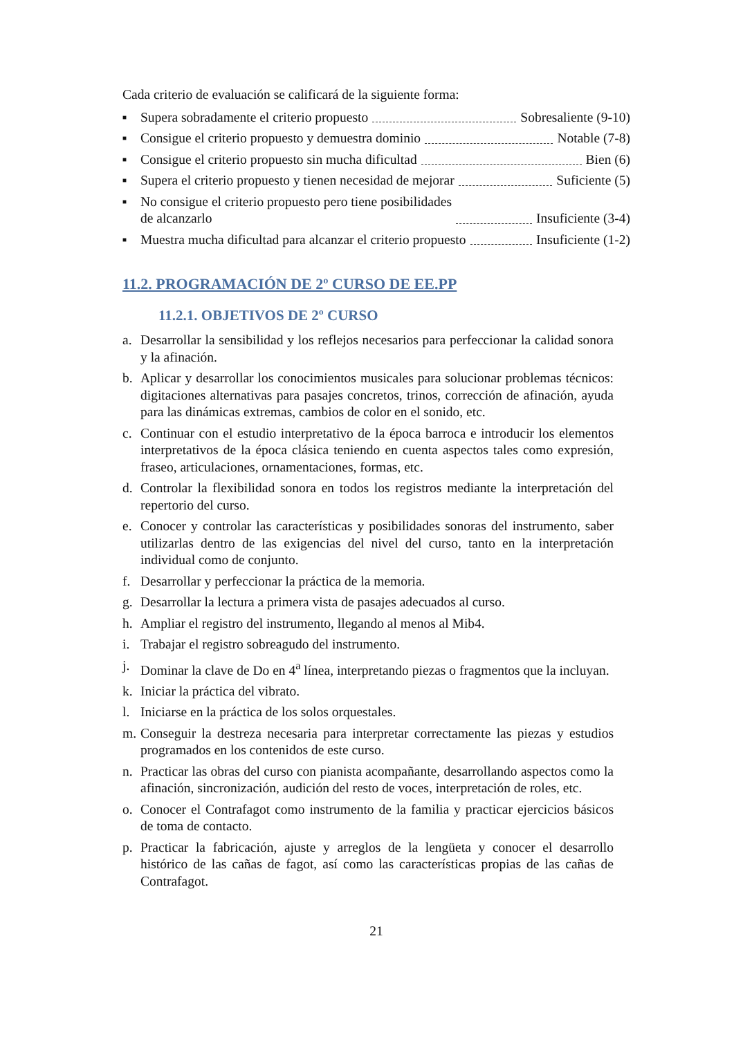Cada criterio de evaluación se calificará de la siguiente forma:
■ Supera sobradamente el criterio propuesto Sobresaliente (9-10)
■ Consigue el criterio propuesto y demuestra dominio Notable (7-8)
■ Consigue el criterio propuesto sin mucha dificultad Bien (6)
■ Supera el criterio propuesto y tienen necesidad de mejorar Suficiente (5)
■ No consigue el criterio propuesto pero tiene posibilidades
de alcanzarlo Insuficiente (3-4)
■ Muestra mucha dificultad para alcanzar el criterio propuesto Insuficiente (1-2)
11.2. PROGRAMACIÓN DE 2º CURSO DE EE.PP
11.2.1. OBJETIVOS DE 2º CURSO
a. Desarrollar la sensibilidad y los reflejos necesarios para perfeccionar la calidad sonora y la afinación.
b. Aplicar y desarrollar los conocimientos musicales para solucionar problemas técnicos: digitaciones alternativas para pasajes concretos, trinos, corrección de afinación, ayuda para las dinámicas extremas, cambios de color en el sonido, etc.
c. Continuar con el estudio interpretativo de la época barroca e introducir los elementos interpretativos de la época clásica teniendo en cuenta aspectos tales como expresión, fraseo, articulaciones, ornamentaciones, formas, etc.
d. Controlar la flexibilidad sonora en todos los registros mediante la interpretación del repertorio del curso.
e. Conocer y controlar las características y posibilidades sonoras del instrumento, saber utilizarlas dentro de las exigencias del nivel del curso, tanto en la interpretación individual como de conjunto.
f. Desarrollar y perfeccionar la práctica de la memoria.
g. Desarrollar la lectura a primera vista de pasajes adecuados al curso.
h. Ampliar el registro del instrumento, llegando al menos al Mib4.
i. Trabajar el registro sobreagudo del instrumento.
j. Dominar la clave de Do en 4<sup>a</sup> línea, interpretando piezas o fragmentos que la incluyan.
k. Iniciar la práctica del vibrato.
l. Iniciarse en la práctica de los solos orquestales.
m. Conseguir la destreza necesaria para interpretar correctamente las piezas y estudios programados en los contenidos de este curso.
n. Practicar las obras del curso con pianista acompañante, desarrollando aspectos como la afinación, sincronización, audición del resto de voces, interpretación de roles, etc.
o. Conocer el Contrafagot como instrumento de la familia y practicar ejercicios básicos de toma de contacto.
p. Practicar la fabricación, ajuste y arreglos de la lengüeta y conocer el desarrollo histórico de las cañas de fagot, así como las características propias de las cañas de Contrafagot.
21